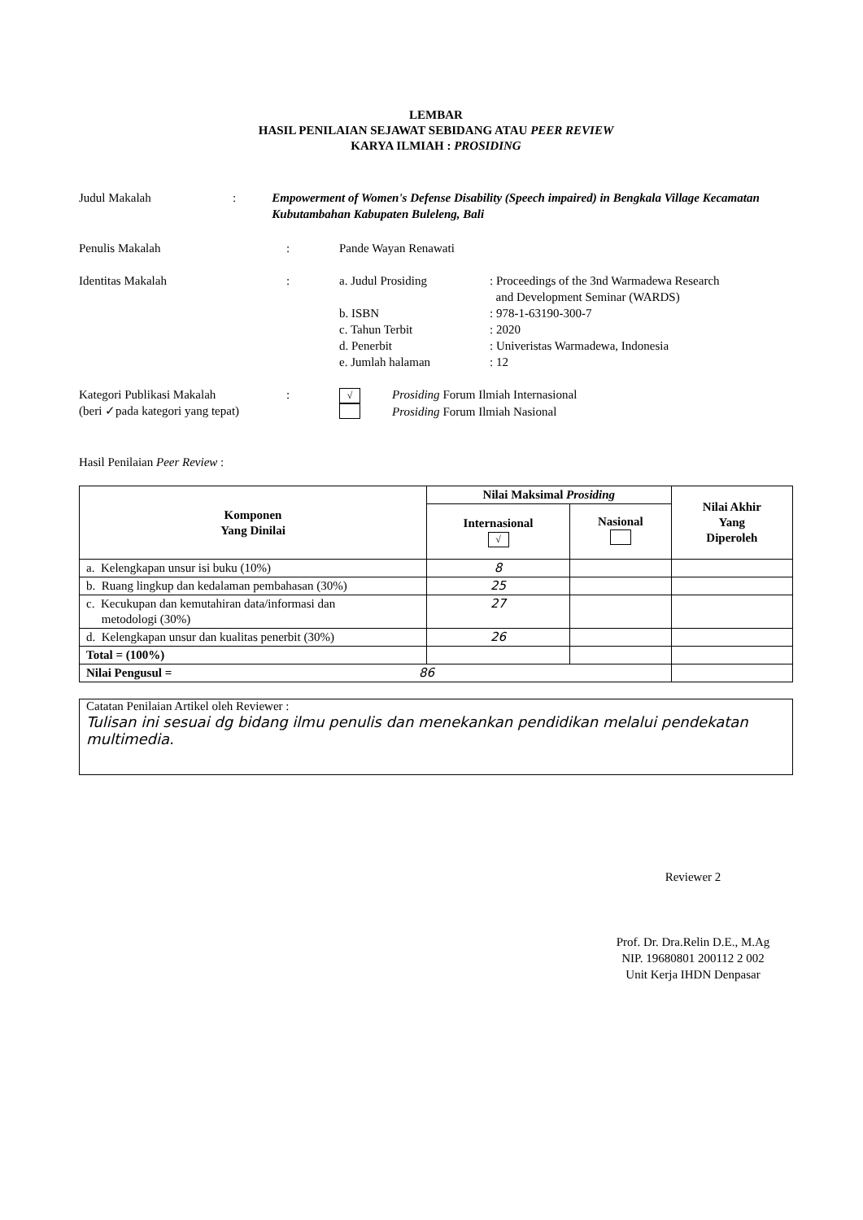LEMBAR
HASIL PENILAIAN SEJAWAT SEBIDANG ATAU PEER REVIEW
KARYA ILMIAH : PROSIDING
Judul Makalah : Empowerment of Women's Defense Disability (Speech impaired) in Bengkala Village Kecamatan Kubutambahan Kabupaten Buleleng, Bali
Penulis Makalah : Pande Wayan Renawati
Identitas Makalah :
a. Judul Prosiding : Proceedings of the 3nd Warmadewa Research
and Development Seminar (WARDS)
b. ISBN : 978-1-63190-300-7
c. Tahun Terbit : 2020
d. Penerbit : Univeristas Warmadewa, Indonesia
e. Jumlah halaman : 12
Kategori Publikasi Makalah
(beri ✓pada kategori yang tepat)
:
√
Prosiding Forum Ilmiah Internasional
Prosiding Forum Ilmiah Nasional
Hasil Penilaian Peer Review :
| Komponen Yang Dinilai | Nilai Maksimal Prosiding | | Nilai Akhir Yang Diperoleh |
| --- | --- | --- | --- |
| | Internasional √ | Nasional | |
| a. Kelengkapan unsur isi buku (10%) | 8 | | |
| b. Ruang lingkup dan kedalaman pembahasan (30%) | 25 | | |
| c. Kecukupan dan kemutahiran data/informasi dan metodologi (30%) | 27 | | |
| d. Kelengkapan unsur dan kualitas penerbit (30%) | 26 | | |
| Total = (100%) | | | |
| Nilai Pengusul = 86 | | | |
Catatan Penilaian Artikel oleh Reviewer :
Tulisan ini sesuai dg bidang ilmu penulis dan menekankan pendidikan melalui pendekatan multimedia.
Reviewer 2
Prof. Dr. Dra.Relin D.E., M.Ag
NIP. 19680801 200112 2 002
Unit Kerja IHDN Denpasar